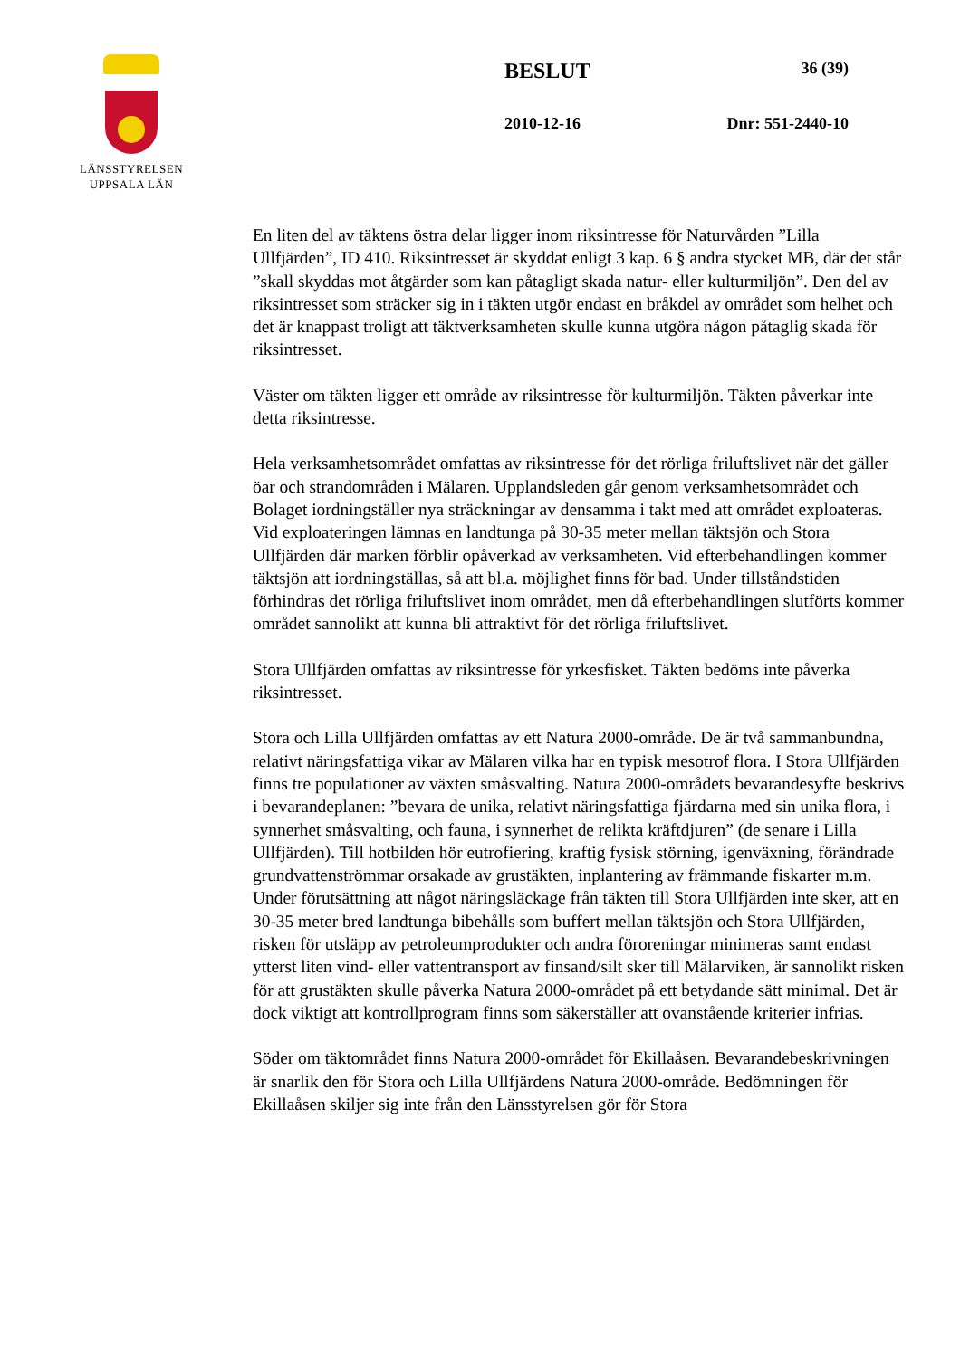LÄNSSTYRELSEN
UPPSALA LÄN
BESLUT 36 (39)
2010-12-16 Dnr: 551-2440-10
En liten del av täktens östra delar ligger inom riksintresse för Naturvården ”Lilla Ullfjärden”, ID 410. Riksintresset är skyddat enligt 3 kap. 6 § andra stycket MB, där det står ”skall skyddas mot åtgärder som kan påtagligt skada natur- eller kulturmiljön”. Den del av riksintresset som sträcker sig in i täkten utgör endast en bråkdel av området som helhet och det är knappast troligt att täktverksamheten skulle kunna utgöra någon påtaglig skada för riksintresset.
Väster om täkten ligger ett område av riksintresse för kulturmiljön. Täkten påverkar inte detta riksintresse.
Hela verksamhetsområdet omfattas av riksintresse för det rörliga friluftslivet när det gäller öar och strandområden i Mälaren. Upplandsleden går genom verksamhetsområdet och Bolaget iordningställer nya sträckningar av densamma i takt med att området exploateras. Vid exploateringen lämnas en landtunga på 30-35 meter mellan täktsjön och Stora Ullfjärden där marken förblir opåverkad av verksamheten. Vid efterbehandlingen kommer täktsjön att iordningställas, så att bl.a. möjlighet finns för bad. Under tillståndstiden förhindras det rörliga friluftslivet inom området, men då efterbehandlingen slutförts kommer området sannolikt att kunna bli attraktivt för det rörliga friluftslivet.
Stora Ullfjärden omfattas av riksintresse för yrkesfisket. Täkten bedöms inte påverka riksintresset.
Stora och Lilla Ullfjärden omfattas av ett Natura 2000-område. De är två sammanbundna, relativt näringsfattiga vikar av Mälaren vilka har en typisk mesotrof flora. I Stora Ullfjärden finns tre populationer av växten småsvalting. Natura 2000-områdets bevarandesyfte beskrivs i bevarandeplanen: ”bevara de unika, relativt näringsfattiga fjärdarna med sin unika flora, i synnerhet småsvalting, och fauna, i synnerhet de relikta kräftdjuren” (de senare i Lilla Ullfjärden). Till hotbilden hör eutrofiering, kraftig fysisk störning, igenväxning, förändrade grundvattenströmmar orsakade av grustäkten, inplantering av främmande fiskarter m.m. Under förutsättning att något näringsläckage från täkten till Stora Ullfjärden inte sker, att en 30-35 meter bred landtunga bibehålls som buffert mellan täktsjön och Stora Ullfjärden, risken för utsläpp av petroleumprodukter och andra föroreningar minimeras samt endast ytterst liten vind- eller vattentransport av finsand/silt sker till Mälarviken, är sannolikt risken för att grustäkten skulle påverka Natura 2000-området på ett betydande sätt minimal. Det är dock viktigt att kontrollprogram finns som säkerställer att ovanstående kriterier infrias.
Söder om täktområdet finns Natura 2000-området för Ekillaåsen. Bevarandebeskrivningen är snarlik den för Stora och Lilla Ullfjärdens Natura 2000-område. Bedömningen för Ekillaåsen skiljer sig inte från den Länsstyrelsen gör för Stora